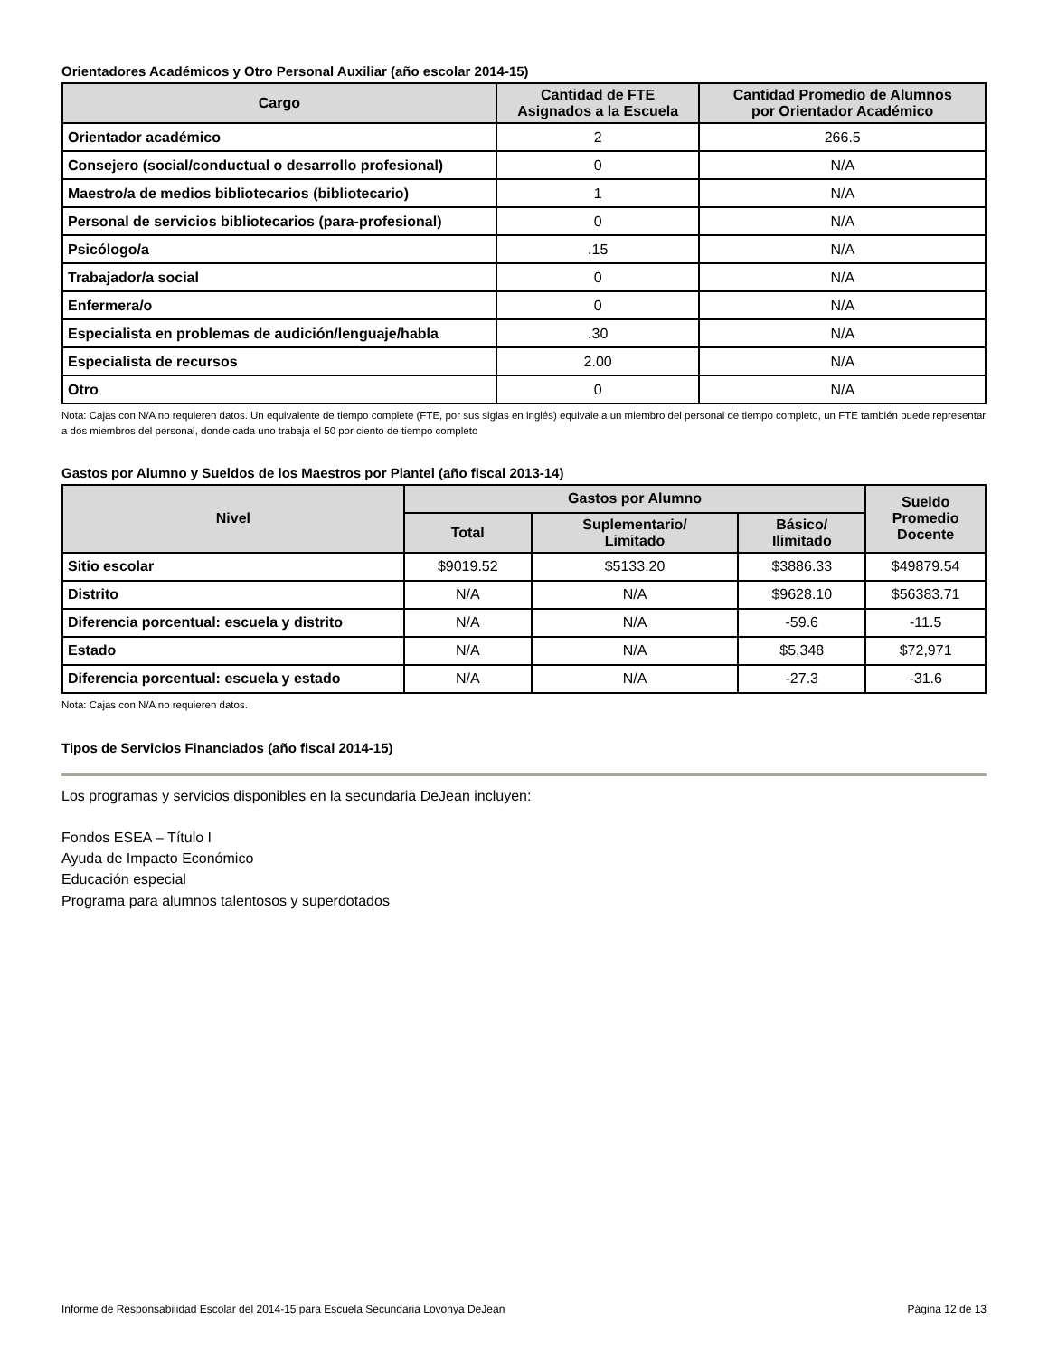Orientadores Académicos y Otro Personal Auxiliar (año escolar 2014-15)
| Cargo | Cantidad de FTE Asignados a la Escuela | Cantidad Promedio de Alumnos por Orientador Académico |
| --- | --- | --- |
| Orientador académico | 2 | 266.5 |
| Consejero (social/conductual o desarrollo profesional) | 0 | N/A |
| Maestro/a de medios bibliotecarios (bibliotecario) | 1 | N/A |
| Personal de servicios bibliotecarios (para-profesional) | 0 | N/A |
| Psicólogo/a | .15 | N/A |
| Trabajador/a social | 0 | N/A |
| Enfermera/o | 0 | N/A |
| Especialista en problemas de audición/lenguaje/habla | .30 | N/A |
| Especialista de recursos | 2.00 | N/A |
| Otro | 0 | N/A |
Nota: Cajas con N/A no requieren datos. Un equivalente de tiempo complete (FTE, por sus siglas en inglés) equivale a un miembro del personal de tiempo completo, un FTE también puede representar a dos miembros del personal, donde cada uno trabaja el 50 por ciento de tiempo completo
Gastos por Alumno y Sueldos de los Maestros por Plantel (año fiscal 2013-14)
| Nivel | Gastos por Alumno | | | Sueldo Promedio Docente |
| --- | --- | --- | --- | --- |
| | Total | Suplementario/ Limitado | Básico/ Ilimitado | |
| Sitio escolar | $9019.52 | $5133.20 | $3886.33 | $49879.54 |
| Distrito | N/A | N/A | $9628.10 | $56383.71 |
| Diferencia porcentual: escuela y distrito | N/A | N/A | -59.6 | -11.5 |
| Estado | N/A | N/A | $5,348 | $72,971 |
| Diferencia porcentual: escuela y estado | N/A | N/A | -27.3 | -31.6 |
Nota: Cajas con N/A no requieren datos.
Tipos de Servicios Financiados (año fiscal 2014-15)
Los programas y servicios disponibles en la secundaria DeJean incluyen:
Fondos ESEA – Título I
Ayuda de Impacto Económico
Educación especial
Programa para alumnos talentosos y superdotados
Informe de Responsabilidad Escolar del 2014-15 para Escuela Secundaria Lovonya DeJean Página 12 de 13